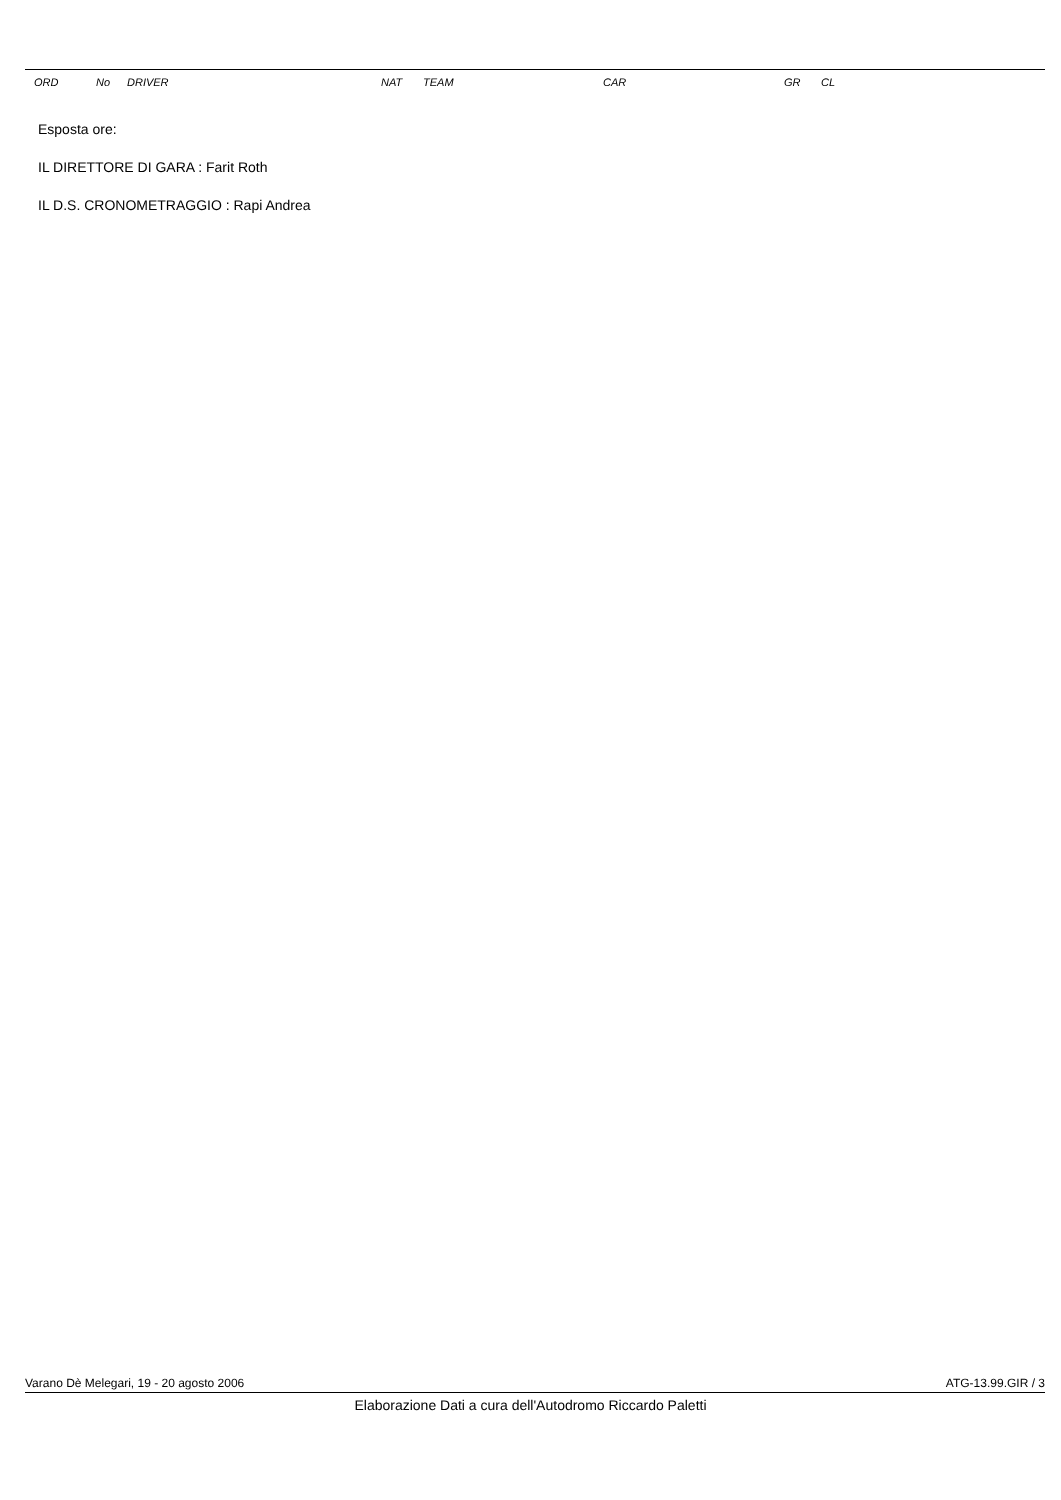| ORD | No | DRIVER | NAT | TEAM | CAR | GR | CL |
| --- | --- | --- | --- | --- | --- | --- | --- |
Esposta ore:
IL DIRETTORE DI GARA : Farit Roth
IL D.S. CRONOMETRAGGIO : Rapi Andrea
Varano Dè Melegari, 19 - 20 agosto 2006 ATG-13.99.GIR / 3
Elaborazione Dati a cura dell'Autodromo Riccardo Paletti